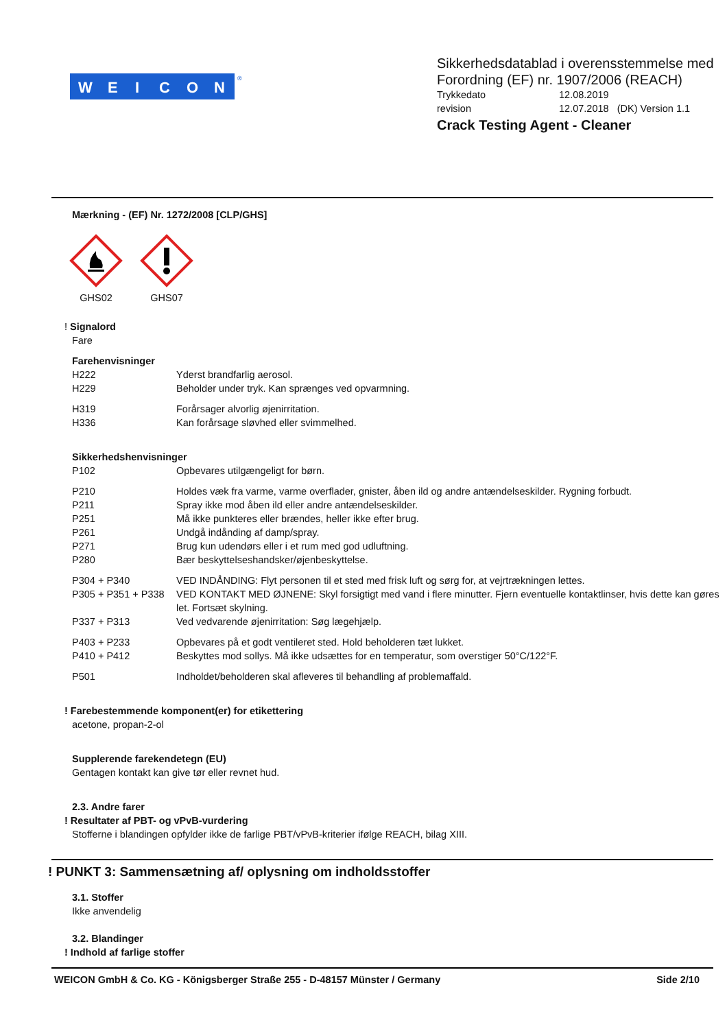W
E
I
C
O
N
®
Sikkerhedsdatablad i overensstemmelse med
Forordning (EF) nr. 1907/2006 (REACH)
Trykkedato 12.08.2019
revision 12.07.2018 (DK) Version 1.1
Crack Testing Agent - Cleaner
Mærkning - (EF) Nr. 1272/2008 [CLP/GHS]
GHS02 GHS07
! Signalord
Fare
Farehenvisninger
H222 Yderst brandfarlig aerosol.
H229 Beholder under tryk. Kan sprænges ved opvarmning.
H319 Forårsager alvorlig øjenirritation.
H336 Kan forårsage sløvhed eller svimmelhed.
Sikkerhedshenvisninger
P102 Opbevares utilgængeligt for børn.
P210 Holdes væk fra varme, varme overflader, gnister, åben ild og andre antændelseskilder. Rygning forbudt.
P211 Spray ikke mod åben ild eller andre antændelseskilder.
P251 Må ikke punkteres eller brændes, heller ikke efter brug.
P261 Undgå indånding af damp/spray.
P271 Brug kun udendørs eller i et rum med god udluftning.
P280 Bær beskyttelseshandsker/øjenbeskyttelse.
P304 + P340 VED INDÅNDING: Flyt personen til et sted med frisk luft og sørg for, at vejrtrækningen lettes.
P305 + P351 + P338 VED KONTAKT MED ØJNENE: Skyl forsigtigt med vand i flere minutter. Fjern eventuelle kontaktlinser, hvis dette kan gøres let. Fortsæt skylning.
P337 + P313 Ved vedvarende øjenirritation: Søg lægehjælp.
P403 + P233 Opbevares på et godt ventileret sted. Hold beholderen tæt lukket.
P410 + P412 Beskyttes mod sollys. Må ikke udsættes for en temperatur, som overstiger 50°C/122°F.
P501 Indholdet/beholderen skal afleveres til behandling af problemaffald.
! Farebestemmende komponent(er) for etikettering
acetone, propan-2-ol
Supplerende farekendetegn (EU)
Gentagen kontakt kan give tør eller revnet hud.
2.3. Andre farer
! Resultater af PBT- og vPvB-vurdering
Stofferne i blandingen opfylder ikke de farlige PBT/vPvB-kriterier ifølge REACH, bilag XIII.
! PUNKT 3: Sammensætning af/ oplysning om indholdsstoffer
3.1. Stoffer
Ikke anvendelig
3.2. Blandinger
! Indhold af farlige stoffer
WEICON GmbH & Co. KG - Königsberger Straße 255 - D-48157 Münster / Germany Side 2/10